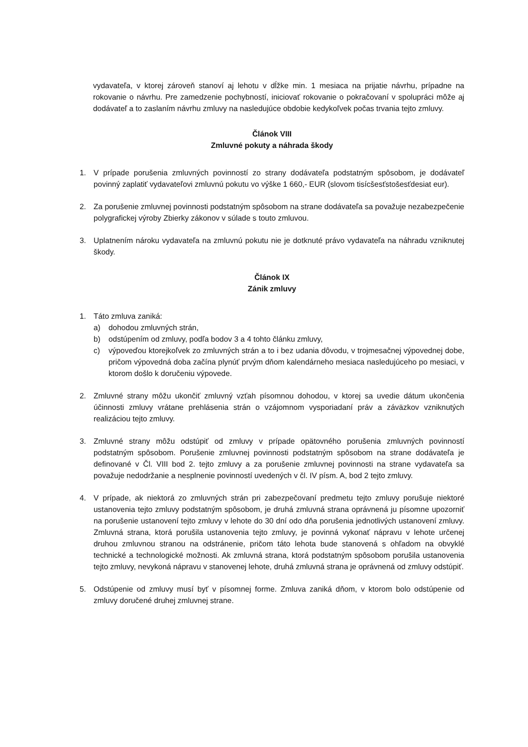vydavateľa, v ktorej zároveň stanoví aj lehotu v dĺžke min. 1 mesiaca na prijatie návrhu, prípadne na rokovanie o návrhu. Pre zamedzenie pochybností, iniciovať rokovanie o pokračovaní v spolupráci môže aj dodávateľ a to zaslaním návrhu zmluvy na nasledujúce obdobie kedykoľvek počas trvania tejto zmluvy.
Článok VIII
Zmluvné pokuty a náhrada škody
1. V prípade porušenia zmluvných povinností zo strany dodávateľa podstatným spôsobom, je dodávateľ povinný zaplatiť vydavateľovi zmluvnú pokutu vo výške 1 660,- EUR (slovom tisícšesťstošesťdesiat eur).
2. Za porušenie zmluvnej povinnosti podstatným spôsobom na strane dodávateľa sa považuje nezabezpečenie polygrafickej výroby Zbierky zákonov v súlade s touto zmluvou.
3. Uplatnením nároku vydavateľa na zmluvnú pokutu nie je dotknuté právo vydavateľa na náhradu vzniknutej škody.
Článok IX
Zánik zmluvy
1. Táto zmluva zaniká:
a) dohodou zmluvných strán,
b) odstúpením od zmluvy, podľa bodov 3 a 4 tohto článku zmluvy,
c) výpoveďou ktorejkoľvek zo zmluvných strán a to i bez udania dôvodu, v trojmesačnej výpovednej dobe, pričom výpovedná doba začína plynúť prvým dňom kalendárneho mesiaca nasledujúceho po mesiaci, v ktorom došlo k doručeniu výpovede.
2. Zmluvné strany môžu ukončiť zmluvný vzťah písomnou dohodou, v ktorej sa uvedie dátum ukončenia účinnosti zmluvy vrátane prehlásenia strán o vzájomnom vysporiadaní práv a záväzkov vzniknutých realizáciou tejto zmluvy.
3. Zmluvné strany môžu odstúpiť od zmluvy v prípade opätovného porušenia zmluvných povinností podstatným spôsobom. Porušenie zmluvnej povinnosti podstatným spôsobom na strane dodávateľa je definované v Čl. VIII bod 2. tejto zmluvy a za porušenie zmluvnej povinnosti na strane vydavateľa sa považuje nedodržanie a nesplnenie povinností uvedených v čl. IV písm. A, bod 2 tejto zmluvy.
4. V prípade, ak niektorá zo zmluvných strán pri zabezpečovaní predmetu tejto zmluvy porušuje niektoré ustanovenia tejto zmluvy podstatným spôsobom, je druhá zmluvná strana oprávnená ju písomne upozorniť na porušenie ustanovení tejto zmluvy v lehote do 30 dní odo dňa porušenia jednotlivých ustanovení zmluvy. Zmluvná strana, ktorá porušila ustanovenia tejto zmluvy, je povinná vykonať nápravu v lehote určenej druhou zmluvnou stranou na odstránenie, pričom táto lehota bude stanovená s ohľadom na obvyklé technické a technologické možnosti. Ak zmluvná strana, ktorá podstatným spôsobom porušila ustanovenia tejto zmluvy, nevykoná nápravu v stanovenej lehote, druhá zmluvná strana je oprávnená od zmluvy odstúpiť.
5. Odstúpenie od zmluvy musí byť v písomnej forme. Zmluva zaniká dňom, v ktorom bolo odstúpenie od zmluvy doručené druhej zmluvnej strane.